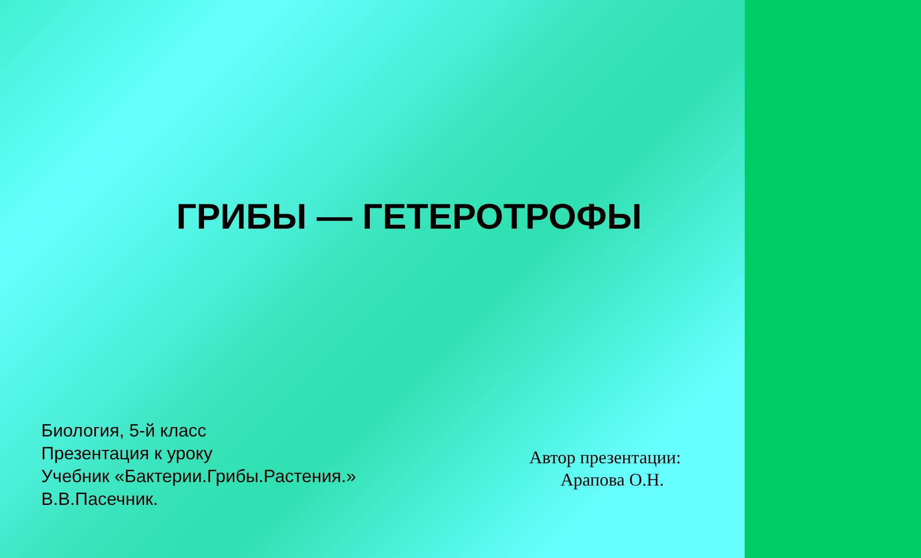ГРИБЫ — ГЕТЕРОТРОФЫ
Биология, 5-й класс
Презентация к уроку
Учебник «Бактерии.Грибы.Растения.»
В.В.Пасечник.
Автор презентации:
Арапова О.Н.